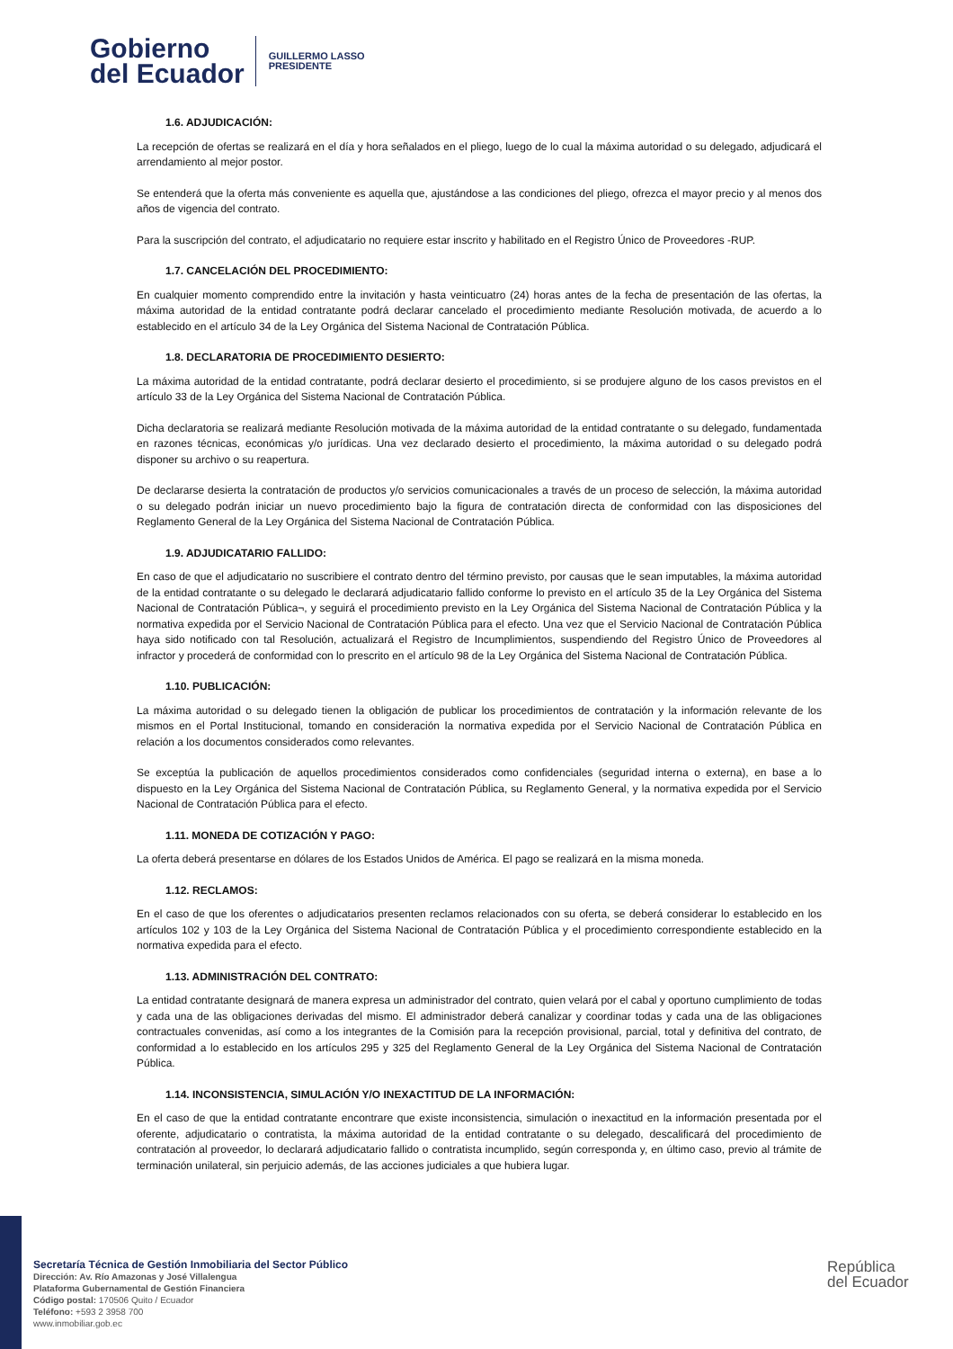Gobierno
del Ecuador
GUILLERMO LASSO
PRESIDENTE
1.6. ADJUDICACIÓN:
La recepción de ofertas se realizará en el día y hora señalados en el pliego, luego de lo cual la máxima autoridad o su delegado, adjudicará el arrendamiento al mejor postor.
Se entenderá que la oferta más conveniente es aquella que, ajustándose a las condiciones del pliego, ofrezca el mayor precio y al menos dos años de vigencia del contrato.
Para la suscripción del contrato, el adjudicatario no requiere estar inscrito y habilitado en el Registro Único de Proveedores -RUP.
1.7. CANCELACIÓN DEL PROCEDIMIENTO:
En cualquier momento comprendido entre la invitación y hasta veinticuatro (24) horas antes de la fecha de presentación de las ofertas, la máxima autoridad de la entidad contratante podrá declarar cancelado el procedimiento mediante Resolución motivada, de acuerdo a lo establecido en el artículo 34 de la Ley Orgánica del Sistema Nacional de Contratación Pública.
1.8. DECLARATORIA DE PROCEDIMIENTO DESIERTO:
La máxima autoridad de la entidad contratante, podrá declarar desierto el procedimiento, si se produjere alguno de los casos previstos en el artículo 33 de la Ley Orgánica del Sistema Nacional de Contratación Pública.
Dicha declaratoria se realizará mediante Resolución motivada de la máxima autoridad de la entidad contratante o su delegado, fundamentada en razones técnicas, económicas y/o jurídicas. Una vez declarado desierto el procedimiento, la máxima autoridad o su delegado podrá disponer su archivo o su reapertura.
De declararse desierta la contratación de productos y/o servicios comunicacionales a través de un proceso de selección, la máxima autoridad o su delegado podrán iniciar un nuevo procedimiento bajo la figura de contratación directa de conformidad con las disposiciones del Reglamento General de la Ley Orgánica del Sistema Nacional de Contratación Pública.
1.9. ADJUDICATARIO FALLIDO:
En caso de que el adjudicatario no suscribiere el contrato dentro del término previsto, por causas que le sean imputables, la máxima autoridad de la entidad contratante o su delegado le declarará adjudicatario fallido conforme lo previsto en el artículo 35 de la Ley Orgánica del Sistema Nacional de Contratación Pública¬, y seguirá el procedimiento previsto en la Ley Orgánica del Sistema Nacional de Contratación Pública y la normativa expedida por el Servicio Nacional de Contratación Pública para el efecto. Una vez que el Servicio Nacional de Contratación Pública haya sido notificado con tal Resolución, actualizará el Registro de Incumplimientos, suspendiendo del Registro Único de Proveedores al infractor y procederá de conformidad con lo prescrito en el artículo 98 de la Ley Orgánica del Sistema Nacional de Contratación Pública.
1.10. PUBLICACIÓN:
La máxima autoridad o su delegado tienen la obligación de publicar los procedimientos de contratación y la información relevante de los mismos en el Portal Institucional, tomando en consideración la normativa expedida por el Servicio Nacional de Contratación Pública en relación a los documentos considerados como relevantes.
Se exceptúa la publicación de aquellos procedimientos considerados como confidenciales (seguridad interna o externa), en base a lo dispuesto en la Ley Orgánica del Sistema Nacional de Contratación Pública, su Reglamento General, y la normativa expedida por el Servicio Nacional de Contratación Pública para el efecto.
1.11. MONEDA DE COTIZACIÓN Y PAGO:
La oferta deberá presentarse en dólares de los Estados Unidos de América. El pago se realizará en la misma moneda.
1.12. RECLAMOS:
En el caso de que los oferentes o adjudicatarios presenten reclamos relacionados con su oferta, se deberá considerar lo establecido en los artículos 102 y 103 de la Ley Orgánica del Sistema Nacional de Contratación Pública y el procedimiento correspondiente establecido en la normativa expedida para el efecto.
1.13. ADMINISTRACIÓN DEL CONTRATO:
La entidad contratante designará de manera expresa un administrador del contrato, quien velará por el cabal y oportuno cumplimiento de todas y cada una de las obligaciones derivadas del mismo. El administrador deberá canalizar y coordinar todas y cada una de las obligaciones contractuales convenidas, así como a los integrantes de la Comisión para la recepción provisional, parcial, total y definitiva del contrato, de conformidad a lo establecido en los artículos 295 y 325 del Reglamento General de la Ley Orgánica del Sistema Nacional de Contratación Pública.
1.14. INCONSISTENCIA, SIMULACIÓN Y/O INEXACTITUD DE LA INFORMACIÓN:
En el caso de que la entidad contratante encontrare que existe inconsistencia, simulación o inexactitud en la información presentada por el oferente, adjudicatario o contratista, la máxima autoridad de la entidad contratante o su delegado, descalificará del procedimiento de contratación al proveedor, lo declarará adjudicatario fallido o contratista incumplido, según corresponda y, en último caso, previo al trámite de terminación unilateral, sin perjuicio además, de las acciones judiciales a que hubiera lugar.
Secretaría Técnica de Gestión Inmobiliaria del Sector Público
Dirección: Av. Río Amazonas y José Villalengua
Plataforma Gubernamental de Gestión Financiera
Código postal: 170506 Quito / Ecuador
Teléfono: +593 2 3958 700
www.inmobiliar.gob.ec
República
del Ecuador